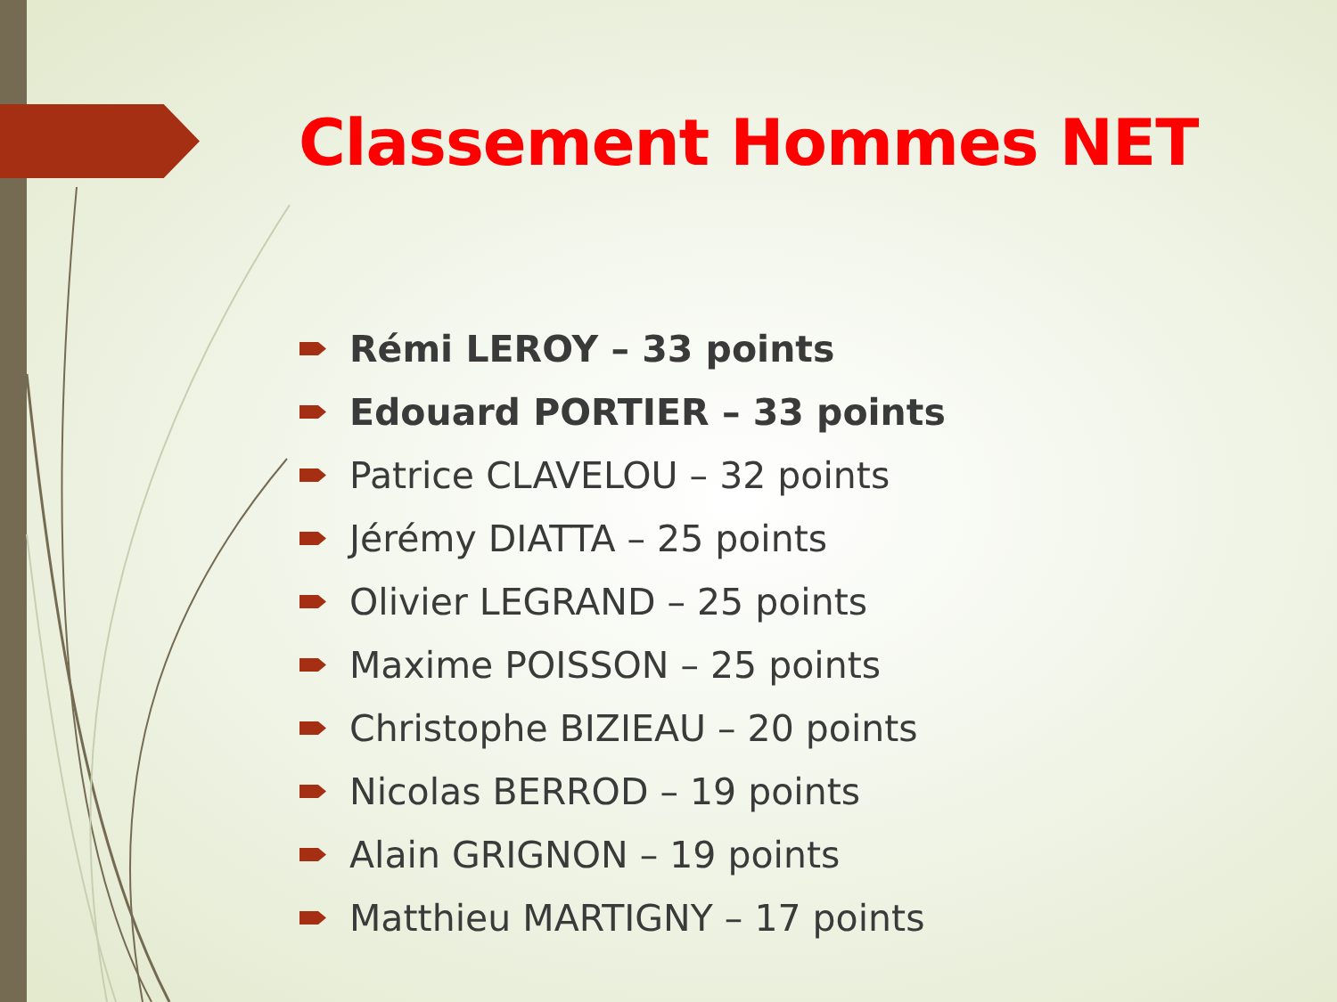Classement Hommes NET
Rémi LEROY – 33 points
Edouard PORTIER – 33 points
Patrice CLAVELOU – 32 points
Jérémy DIATTA – 25 points
Olivier LEGRAND – 25 points
Maxime POISSON – 25 points
Christophe BIZIEAU – 20 points
Nicolas BERROD – 19 points
Alain GRIGNON – 19 points
Matthieu MARTIGNY – 17 points